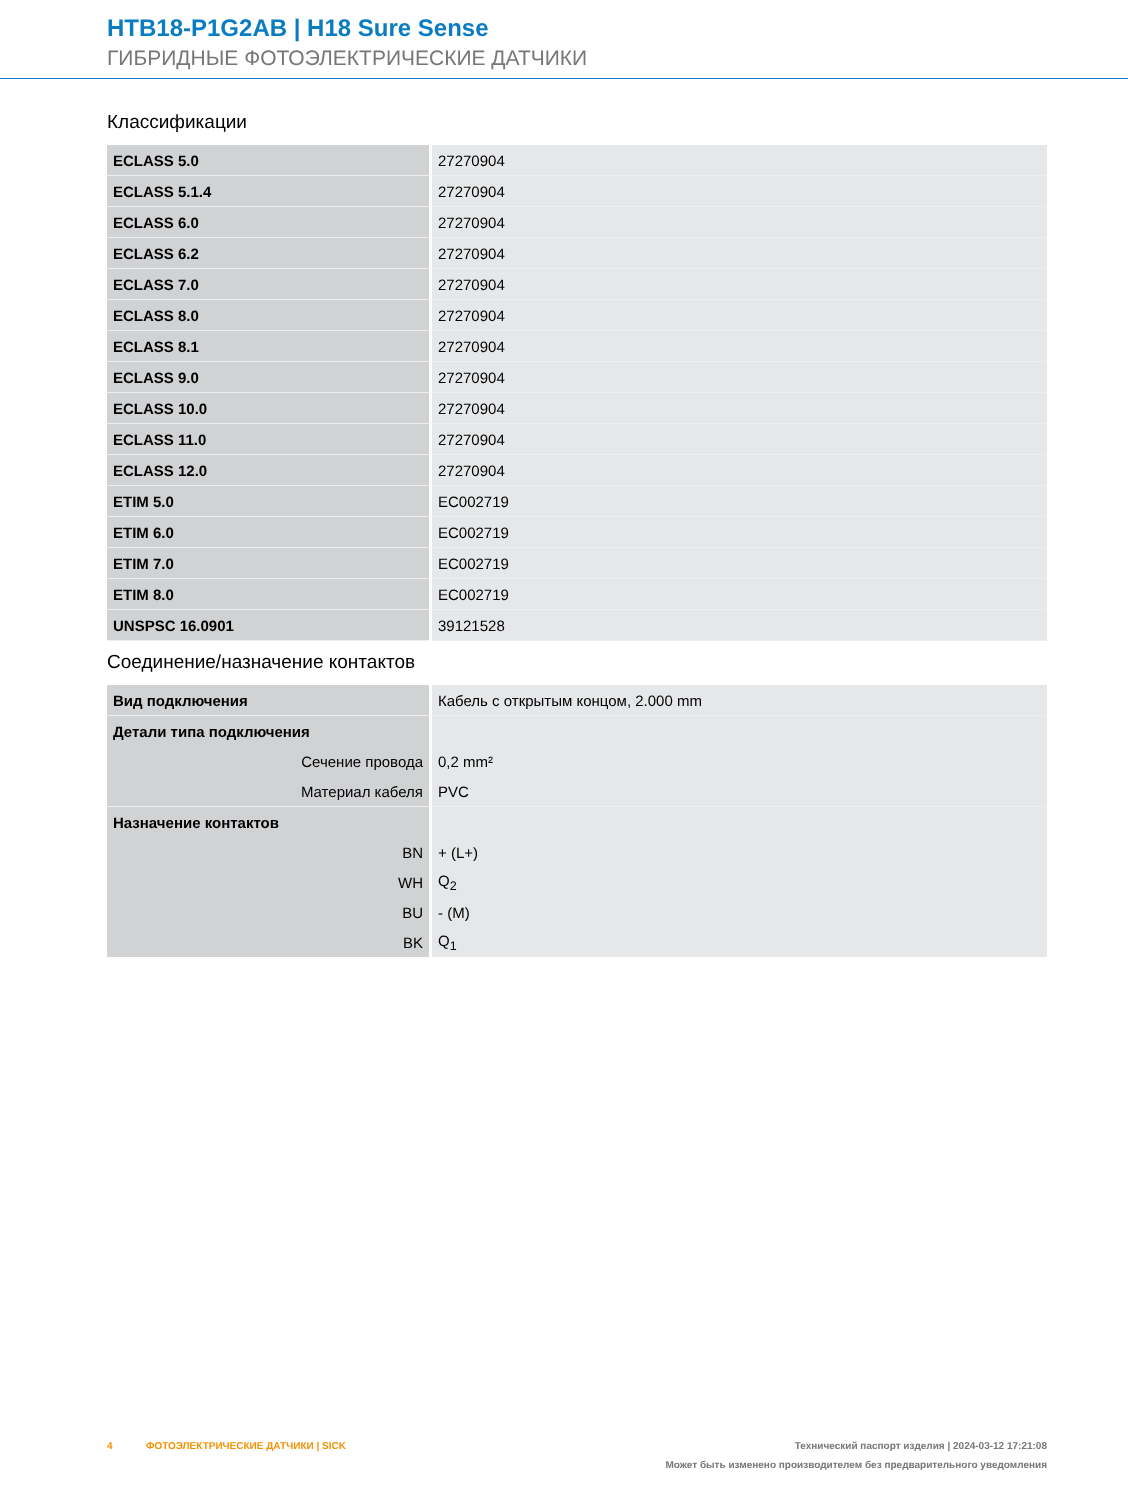HTB18-P1G2AB | H18 Sure Sense
ГИБРИДНЫЕ ФОТОЭЛЕКТРИЧЕСКИЕ ДАТЧИКИ
Классификации
| ECLASS 5.0 | 27270904 |
| ECLASS 5.1.4 | 27270904 |
| ECLASS 6.0 | 27270904 |
| ECLASS 6.2 | 27270904 |
| ECLASS 7.0 | 27270904 |
| ECLASS 8.0 | 27270904 |
| ECLASS 8.1 | 27270904 |
| ECLASS 9.0 | 27270904 |
| ECLASS 10.0 | 27270904 |
| ECLASS 11.0 | 27270904 |
| ECLASS 12.0 | 27270904 |
| ETIM 5.0 | EC002719 |
| ETIM 6.0 | EC002719 |
| ETIM 7.0 | EC002719 |
| ETIM 8.0 | EC002719 |
| UNSPSC 16.0901 | 39121528 |
Соединение/назначение контактов
| Вид подключения | Кабель с открытым концом, 2.000 mm |
| Детали типа подключения | |
| Сечение провода | 0,2 mm² |
| Материал кабеля | PVC |
| Назначение контактов | |
| BN | + (L+) |
| WH | Q<sub>2</sub> |
| BU | - (M) |
| BK | Q<sub>1</sub> |
4 ФОТОЭЛЕКТРИЧЕСКИЕ ДАТЧИКИ | SICK Технический паспорт изделия | 2024-03-12 17:21:08
Может быть изменено производителем без предварительного уведомления